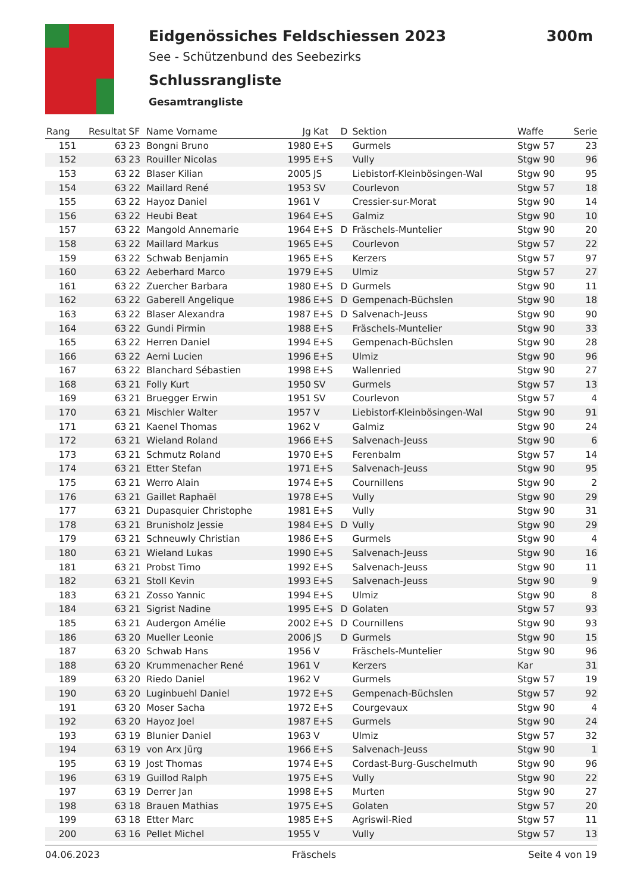Eidgenössiches Feldschiessen 2023 300m
See - Schützenbund des Seebezirks
Schlussrangliste
Gesamtrangliste
| Rang | Resultat | SF | Name Vorname | Jg | Kat | D | Sektion | Waffe | Serie |
| --- | --- | --- | --- | --- | --- | --- | --- | --- | --- |
| 151 | 63 | 23 | Bongni Bruno | 1980 | E+S | | Gurmels | Stgw 57 | 23 |
| 152 | 63 | 23 | Rouiller Nicolas | 1995 | E+S | | Vully | Stgw 90 | 96 |
| 153 | 63 | 22 | Blaser Kilian | 2005 | JS | | Liebistorf-Kleinbösingen-Wal | Stgw 90 | 95 |
| 154 | 63 | 22 | Maillard René | 1953 | SV | | Courlevon | Stgw 57 | 18 |
| 155 | 63 | 22 | Hayoz Daniel | 1961 | V | | Cressier-sur-Morat | Stgw 90 | 14 |
| 156 | 63 | 22 | Heubi Beat | 1964 | E+S | | Galmiz | Stgw 90 | 10 |
| 157 | 63 | 22 | Mangold Annemarie | 1964 | E+S | D | Fräschels-Muntelier | Stgw 90 | 20 |
| 158 | 63 | 22 | Maillard Markus | 1965 | E+S | | Courlevon | Stgw 57 | 22 |
| 159 | 63 | 22 | Schwab Benjamin | 1965 | E+S | | Kerzers | Stgw 57 | 97 |
| 160 | 63 | 22 | Aeberhard Marco | 1979 | E+S | | Ulmiz | Stgw 57 | 27 |
| 161 | 63 | 22 | Zuercher Barbara | 1980 | E+S | D | Gurmels | Stgw 90 | 11 |
| 162 | 63 | 22 | Gaberell Angelique | 1986 | E+S | D | Gempenach-Büchslen | Stgw 90 | 18 |
| 163 | 63 | 22 | Blaser Alexandra | 1987 | E+S | D | Salvenach-Jeuss | Stgw 90 | 90 |
| 164 | 63 | 22 | Gundi Pirmin | 1988 | E+S | | Fräschels-Muntelier | Stgw 90 | 33 |
| 165 | 63 | 22 | Herren Daniel | 1994 | E+S | | Gempenach-Büchslen | Stgw 90 | 28 |
| 166 | 63 | 22 | Aerni Lucien | 1996 | E+S | | Ulmiz | Stgw 90 | 96 |
| 167 | 63 | 22 | Blanchard Sébastien | 1998 | E+S | | Wallenried | Stgw 90 | 27 |
| 168 | 63 | 21 | Folly Kurt | 1950 | SV | | Gurmels | Stgw 57 | 13 |
| 169 | 63 | 21 | Bruegger Erwin | 1951 | SV | | Courlevon | Stgw 57 | 4 |
| 170 | 63 | 21 | Mischler Walter | 1957 | V | | Liebistorf-Kleinbösingen-Wal | Stgw 90 | 91 |
| 171 | 63 | 21 | Kaenel Thomas | 1962 | V | | Galmiz | Stgw 90 | 24 |
| 172 | 63 | 21 | Wieland Roland | 1966 | E+S | | Salvenach-Jeuss | Stgw 90 | 6 |
| 173 | 63 | 21 | Schmutz Roland | 1970 | E+S | | Ferenbalm | Stgw 57 | 14 |
| 174 | 63 | 21 | Etter Stefan | 1971 | E+S | | Salvenach-Jeuss | Stgw 90 | 95 |
| 175 | 63 | 21 | Werro Alain | 1974 | E+S | | Cournillens | Stgw 90 | 2 |
| 176 | 63 | 21 | Gaillet Raphaël | 1978 | E+S | | Vully | Stgw 90 | 29 |
| 177 | 63 | 21 | Dupasquier Christophe | 1981 | E+S | | Vully | Stgw 90 | 31 |
| 178 | 63 | 21 | Brunisholz Jessie | 1984 | E+S | D | Vully | Stgw 90 | 29 |
| 179 | 63 | 21 | Schneuwly Christian | 1986 | E+S | | Gurmels | Stgw 90 | 4 |
| 180 | 63 | 21 | Wieland Lukas | 1990 | E+S | | Salvenach-Jeuss | Stgw 90 | 16 |
| 181 | 63 | 21 | Probst Timo | 1992 | E+S | | Salvenach-Jeuss | Stgw 90 | 11 |
| 182 | 63 | 21 | Stoll Kevin | 1993 | E+S | | Salvenach-Jeuss | Stgw 90 | 9 |
| 183 | 63 | 21 | Zosso Yannic | 1994 | E+S | | Ulmiz | Stgw 90 | 8 |
| 184 | 63 | 21 | Sigrist Nadine | 1995 | E+S | D | Golaten | Stgw 57 | 93 |
| 185 | 63 | 21 | Audergon Amélie | 2002 | E+S | D | Cournillens | Stgw 90 | 93 |
| 186 | 63 | 20 | Mueller Leonie | 2006 | JS | D | Gurmels | Stgw 90 | 15 |
| 187 | 63 | 20 | Schwab Hans | 1956 | V | | Fräschels-Muntelier | Stgw 90 | 96 |
| 188 | 63 | 20 | Krummenacher René | 1961 | V | | Kerzers | Kar | 31 |
| 189 | 63 | 20 | Riedo Daniel | 1962 | V | | Gurmels | Stgw 57 | 19 |
| 190 | 63 | 20 | Luginbuehl Daniel | 1972 | E+S | | Gempenach-Büchslen | Stgw 57 | 92 |
| 191 | 63 | 20 | Moser Sacha | 1972 | E+S | | Courgevaux | Stgw 90 | 4 |
| 192 | 63 | 20 | Hayoz Joel | 1987 | E+S | | Gurmels | Stgw 90 | 24 |
| 193 | 63 | 19 | Blunier Daniel | 1963 | V | | Ulmiz | Stgw 57 | 32 |
| 194 | 63 | 19 | von Arx Jürg | 1966 | E+S | | Salvenach-Jeuss | Stgw 90 | 1 |
| 195 | 63 | 19 | Jost Thomas | 1974 | E+S | | Cordast-Burg-Guschelmuth | Stgw 90 | 96 |
| 196 | 63 | 19 | Guillod Ralph | 1975 | E+S | | Vully | Stgw 90 | 22 |
| 197 | 63 | 19 | Derrer Jan | 1998 | E+S | | Murten | Stgw 90 | 27 |
| 198 | 63 | 18 | Brauen Mathias | 1975 | E+S | | Golaten | Stgw 57 | 20 |
| 199 | 63 | 18 | Etter Marc | 1985 | E+S | | Agriswil-Ried | Stgw 57 | 11 |
| 200 | 63 | 16 | Pellet Michel | 1955 | V | | Vully | Stgw 57 | 13 |
04.06.2023 Fräschels Seite 4 von 19